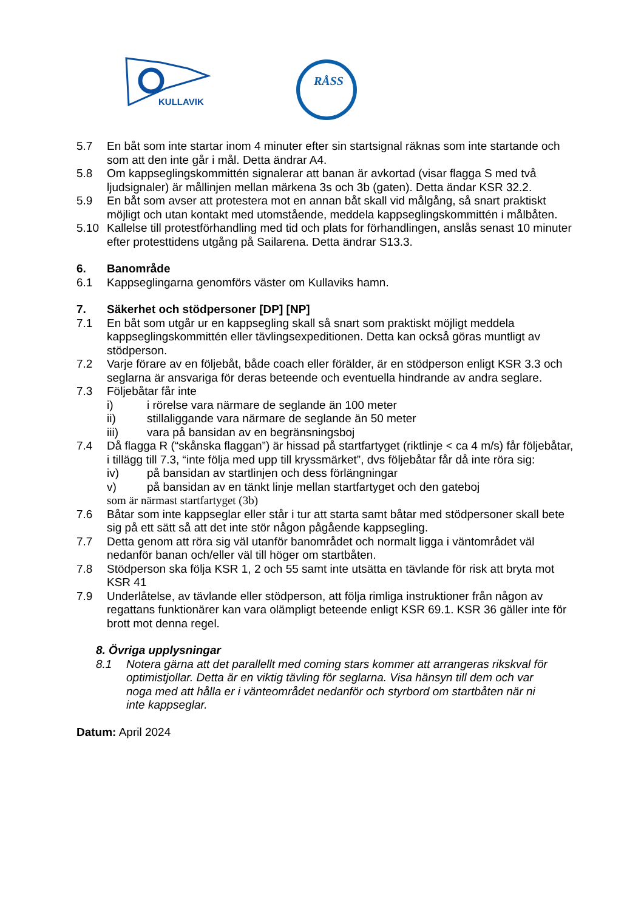KULLAVIK
RÅSS
5.7 En båt som inte startar inom 4 minuter efter sin startsignal räknas som inte startande och som att den inte går i mål. Detta ändrar A4.
5.8 Om kappseglingskommittén signalerar att banan är avkortad (visar flagga S med två ljudsignaler) är mållinjen mellan märkena 3s och 3b (gaten). Detta ändar KSR 32.2.
5.9 En båt som avser att protestera mot en annan båt skall vid målgång, så snart praktiskt möjligt och utan kontakt med utomstående, meddela kappseglingskommittén i målbåten.
5.10 Kallelse till protestförhandling med tid och plats for förhandlingen, anslås senast 10 minuter efter protesttidens utgång på Sailarena. Detta ändrar S13.3.
6. Banområde
6.1 Kappseglingarna genomförs väster om Kullaviks hamn.
7. Säkerhet och stödpersoner [DP] [NP]
7.1 En båt som utgår ur en kappsegling skall så snart som praktiskt möjligt meddela kappseglingskommittén eller tävlingsexpeditionen. Detta kan också göras muntligt av stödperson.
7.2 Varje förare av en följebåt, både coach eller förälder, är en stödperson enligt KSR 3.3 och seglarna är ansvariga för deras beteende och eventuella hindrande av andra seglare.
7.3 Följebåtar får inte
i) i rörelse vara närmare de seglande än 100 meter
ii) stillaliggande vara närmare de seglande än 50 meter
iii) vara på bansidan av en begränsningsboj
7.4 Då flagga R (“skånska flaggan”) är hissad på startfartyget (riktlinje < ca 4 m/s) får följebåtar, i tillägg till 7.3, “inte följa med upp till kryssmärket”, dvs följebåtar får då inte röra sig:
iv) på bansidan av startlinjen och dess förlängningar
v) på bansidan av en tänkt linje mellan startfartyget och den gateboj
som är närmast startfartyget (3b)
7.6 Båtar som inte kappseglar eller står i tur att starta samt båtar med stödpersoner skall bete sig på ett sätt så att det inte stör någon pågående kappsegling.
7.7 Detta genom att röra sig väl utanför banområdet och normalt ligga i väntområdet väl nedanför banan och/eller väl till höger om startbåten.
7.8 Stödperson ska följa KSR 1, 2 och 55 samt inte utsätta en tävlande för risk att bryta mot KSR 41
7.9 Underlåtelse, av tävlande eller stödperson, att följa rimliga instruktioner från någon av regattans funktionärer kan vara olämpligt beteende enligt KSR 69.1. KSR 36 gäller inte för brott mot denna regel.
8. Övriga upplysningar
8.1 Notera gärna att det parallellt med coming stars kommer att arrangeras rikskval för optimistjollar. Detta är en viktig tävling för seglarna. Visa hänsyn till dem och var noga med att hålla er i vänteområdet nedanför och styrbord om startbåten när ni inte kappseglar.
Datum: April 2024